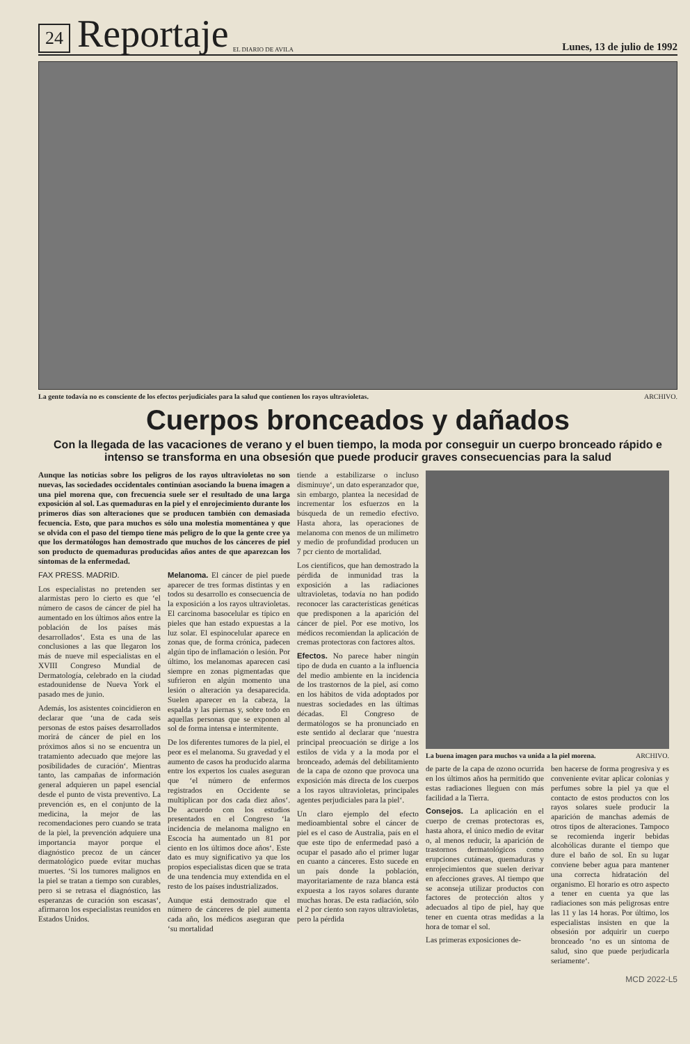24 Reportaje EL DIARIO DE AVILA Lunes, 13 de julio de 1992
La gente todavía no es consciente de los efectos perjudiciales para la salud que contienen los rayos ultravioletas. ARCHIVO.
Cuerpos bronceados y dañados
Con la llegada de las vacaciones de verano y el buen tiempo, la moda por conseguir un cuerpo bronceado rápido e intenso se transforma en una obsesión que puede producir graves consecuencias para la salud
Aunque las noticias sobre los peligros de los rayos ultravioletas no son nuevas, las sociedades occidentales continúan asociando la buena imagen a una piel morena que, con frecuencia suele ser el resultado de una larga exposición al sol. Las quemaduras en la piel y el enrojecimiento durante los primeros días son alteraciones que se producen también con demasiada fecuencia. Esto, que para muchos es sólo una molestia momentánea y que se olvida con el paso del tiempo tiene más peligro de lo que la gente cree ya que los dermatólogos han demostrado que muchos de los cánceres de piel son producto de quemaduras producidas años antes de que aparezcan los síntomas de la enfermedad.
FAX PRESS. MADRID.
Los especialistas no pretenden ser alarmistas pero lo cierto es que ‘el número de casos de cáncer de piel ha aumentado en los últimos años entre la población de los países más desarrollados‘. Esta es una de las conclusiones a las que llegaron los más de nueve mil especialistas en el XVIII Congreso Mundial de Dermatología, celebrado en la ciudad estadounidense de Nueva York el pasado mes de junio.
Además, los asistentes coincidieron en declarar que ‘una de cada seis personas de estos países desarrollados morirá de cáncer de piel en los próximos años si no se encuentra un tratamiento adecuado que mejore las posibilidades de curación‘. Mientras tanto, las campañas de información general adquieren un papel esencial desde el punto de vista preventivo. La prevención es, en el conjunto de la medicina, la mejor de las recomendaciones pero cuando se trata de la piel, la prevención adquiere una importancia mayor porque el diagnóstico precoz de un cáncer dermatológico puede evitar muchas muertes. ‘Si los tumores malignos en la piel se tratan a tiempo son curables, pero si se retrasa el diagnóstico, las esperanzas de curación son escasas‘, afirmaron los especialistas reunidos en Estados Unidos.
Melanoma. El cáncer de piel puede aparecer de tres formas distintas y en todos su desarrollo es consecuencia de la exposición a los rayos ultravioletas. El carcinoma basocelular es típico en pieles que han estado expuestas a la luz solar. El espinocelular aparece en zonas que, de forma crónica, padecen algún tipo de inflamación o lesión. Por último, los melanomas aparecen casi siempre en zonas pigmentadas que sufrieron en algún momento una lesión o alteración ya desaparecida. Suelen aparecer en la cabeza, la espalda y las piernas y, sobre todo en aquellas personas que se exponen al sol de forma intensa e intermitente.
De los diferentes tumores de la piel, el peor es el melanoma. Su gravedad y el aumento de casos ha producido alarma entre los expertos los cuales aseguran que ‘el número de enfermos registrados en Occidente se multiplican por dos cada diez años‘. De acuerdo con los estudios presentados en el Congreso ‘la incidencia de melanoma maligno en Escocia ha aumentado un 81 por ciento en los últimos doce años‘. Este dato es muy significativo ya que los propios especialistas dicen que se trata de una tendencia muy extendida en el resto de los países industrializados.
Aunque está demostrado que el número de cánceres de piel aumenta cada año, los médicos aseguran que ‘su mortalidad
tiende a estabilizarse o incluso disminuye‘, un dato esperanzador que, sin embargo, plantea la necesidad de incrementar los esfuerzos en la búsqueda de un remedio efectivo. Hasta ahora, las operaciones de melanoma con menos de un milímetro y medio de profundidad producen un 7 pcr ciento de mortalidad.
Los científicos, que han demostrado la pérdida de inmunidad tras la exposición a las radiaciones ultravioletas, todavía no han podido reconocer las características genéticas que predisponen a la aparición del cáncer de piel. Por ese motivo, los médicos recomiendan la aplicación de cremas protectoras con factores altos.
Efectos. No parece haber ningún tipo de duda en cuanto a la influencia del medio ambiente en la incidencia de los trastornos de la piel, así como en los hábitos de vida adoptados por nuestras sociedades en las últimas décadas. El Congreso de dermatólogos se ha pronunciado en este sentido al declarar que ‘nuestra principal preocuación se dirige a los estilos de vida y a la moda por el bronceado, además del debilitamiento de la capa de ozono que provoca una exposición más directa de los cuerpos a los rayos ultravioletas, principales agentes perjudiciales para la piel‘.
Un claro ejemplo del efecto medioambiental sobre el cáncer de piel es el caso de Australia, país en el que este tipo de enfermedad pasó a ocupar el pasado año el primer lugar en cuanto a cánceres. Esto sucede en un país donde la población, mayoritariamente de raza blanca está expuesta a los rayos solares durante muchas horas. De esta radiación, sólo el 2 por ciento son rayos ultravioletas, pero la pérdida
La buena imagen para muchos va unida a la piel morena. ARCHIVO.
de parte de la capa de ozono ocurrida en los últimos años ha permitido que estas radiaciones lleguen con más facilidad a la Tierra.
Consejos. La aplicación en el cuerpo de cremas protectoras es, hasta ahora, el único medio de evitar o, al menos reducir, la aparición de trastornos dermatológicos como erupciones cutáneas, quemaduras y enrojecimientos que suelen derivar en afecciones graves. Al tiempo que se aconseja utilizar productos con factores de protección altos y adecuados al tipo de piel, hay que tener en cuenta otras medidas a la hora de tomar el sol.
Las primeras exposiciones de-
ben hacerse de forma progresiva y es conveniente evitar aplicar colonias y perfumes sobre la piel ya que el contacto de estos productos con los rayos solares suele producir la aparición de manchas además de otros tipos de alteraciones. Tampoco se recomienda ingerir bebidas alcohólicas durante el tiempo que dure el baño de sol. En su lugar conviene beber agua para mantener una correcta hidratación del organismo. El horario es otro aspecto a tener en cuenta ya que las radiaciones son más peligrosas entre las 11 y las 14 horas. Por último, los especialistas insisten en que la obsesión por adquirir un cuerpo bronceado ‘no es un síntoma de salud, sino que puede perjudicarla seriamente‘.
MCD 2022-L5